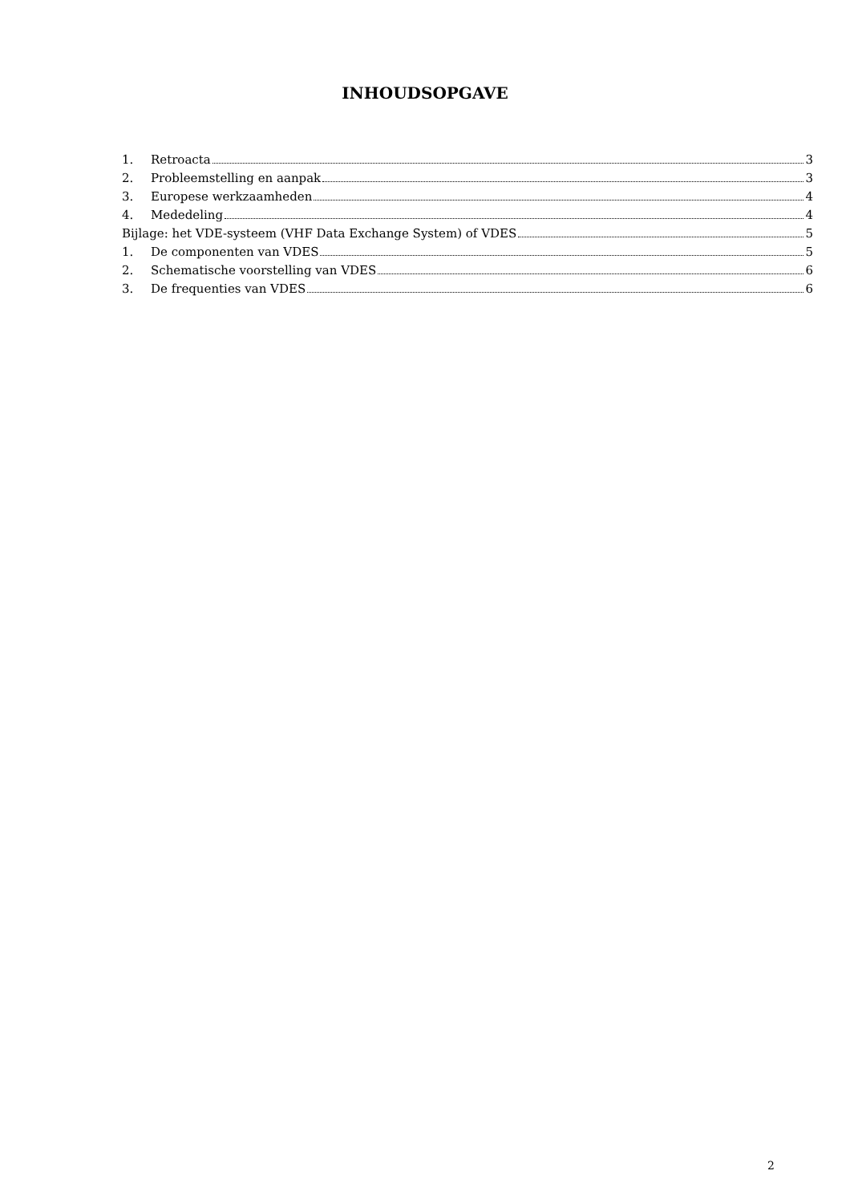INHOUDSOPGAVE
1. Retroacta 3
2. Probleemstelling en aanpak 3
3. Europese werkzaamheden 4
4. Mededeling 4
Bijlage: het VDE-systeem (VHF Data Exchange System) of VDES 5
1. De componenten van VDES 5
2. Schematische voorstelling van VDES 6
3. De frequenties van VDES 6
2